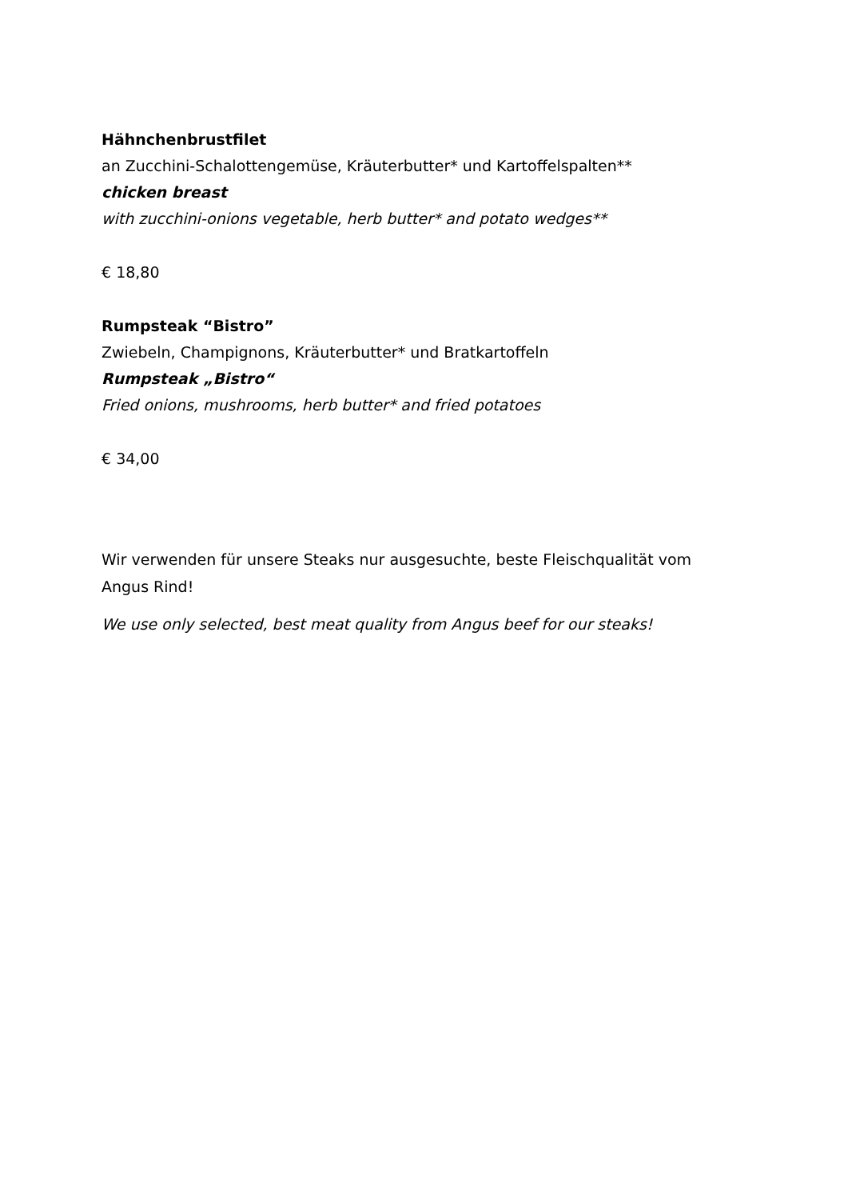Hähnchenbrustfilet
an Zucchini-Schalottengemüse, Kräuterbutter* und Kartoffelspalten**
chicken breast
with zucchini-onions vegetable, herb butter* and potato wedges**
€ 18,80
Rumpsteak “Bistro”
Zwiebeln, Champignons, Kräuterbutter* und Bratkartoffeln
Rumpsteak „Bistro“
Fried onions, mushrooms, herb butter* and fried potatoes
€ 34,00
Wir verwenden für unsere Steaks nur ausgesuchte, beste Fleischqualität vom Angus Rind!
We use only selected, best meat quality from Angus beef for our steaks!